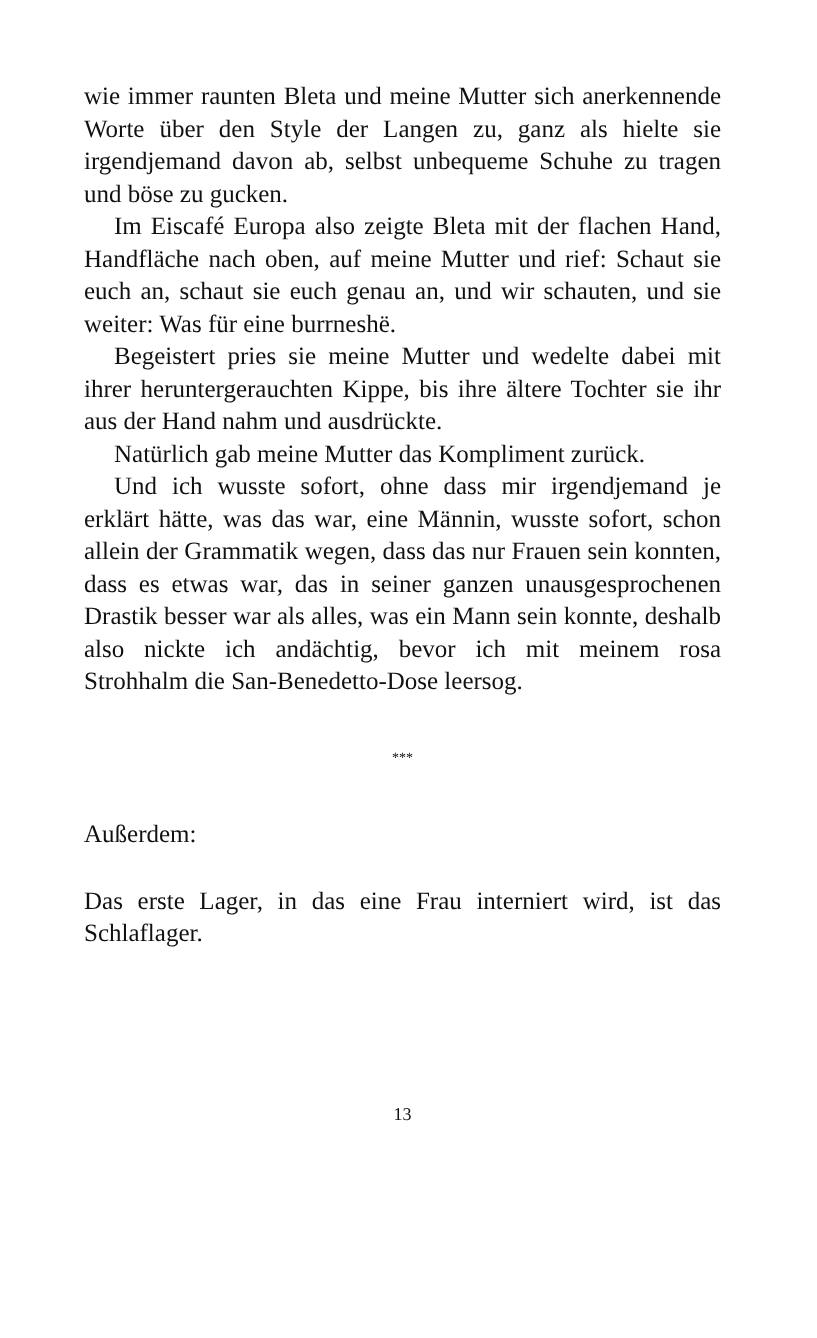wie immer raunten Bleta und meine Mutter sich anerkennende Worte über den Style der Langen zu, ganz als hielte sie irgendjemand davon ab, selbst unbequeme Schuhe zu tragen und böse zu gucken.
Im Eiscafé Europa also zeigte Bleta mit der flachen Hand, Handfläche nach oben, auf meine Mutter und rief: Schaut sie euch an, schaut sie euch genau an, und wir schauten, und sie weiter: Was für eine burrneshë.
Begeistert pries sie meine Mutter und wedelte dabei mit ihrer heruntergerauchten Kippe, bis ihre ältere Tochter sie ihr aus der Hand nahm und ausdrückte.
Natürlich gab meine Mutter das Kompliment zurück.
Und ich wusste sofort, ohne dass mir irgendjemand je erklärt hätte, was das war, eine Männin, wusste sofort, schon allein der Grammatik wegen, dass das nur Frauen sein konnten, dass es etwas war, das in seiner ganzen unausgesprochenen Drastik besser war als alles, was ein Mann sein konnte, deshalb also nickte ich andächtig, bevor ich mit meinem rosa Strohhalm die San-Benedetto-Dose leersog.
***
Außerdem:
Das erste Lager, in das eine Frau interniert wird, ist das Schlaflager.
13